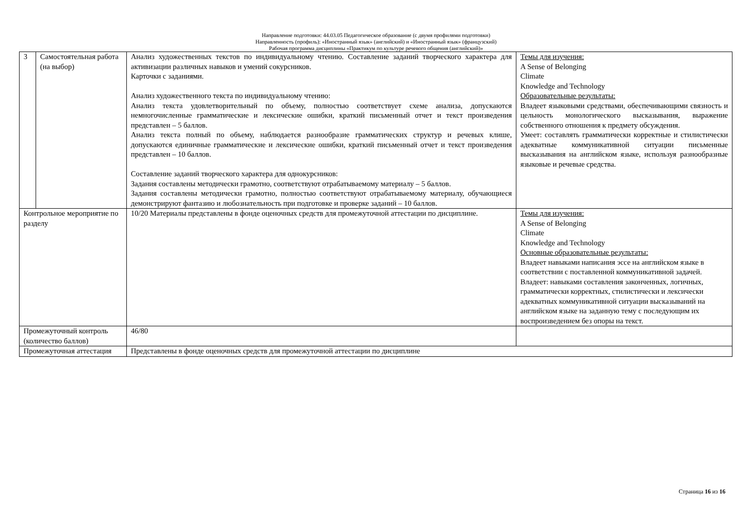Направление подготовки: 44.03.05 Педагогическое образование (с двумя профилями подготовки)
Направленность (профиль): «Иностранный язык» (английский) и «Иностранный язык» (французский)
Рабочая программа дисциплины «Практикум по культуре речевого общения (английский)»
| 3 | Самостоятельная работа (на выбор) | Анализ художественных текстов по индивидуальному чтению. Составление заданий творческого характера для активизации различных навыков и умений сокурсников. Карточки с заданиями. Анализ художественного текста по индивидуальному чтению: Анализ текста удовлетворительный по объему, полностью соответствует схеме анализа, допускаются немногочисленные грамматические и лексические ошибки, краткий письменный отчет и текст произведения представлен – 5 баллов. Анализ текста полный по объему, наблюдается разнообразие грамматических структур и речевых клише, допускаются единичные грамматические и лексические ошибки, краткий письменный отчет и текст произведения представлен – 10 баллов. Составление заданий творческого характера для однокурсников: Задания составлены методически грамотно, соответствуют отрабатываемому материалу – 5 баллов. Задания составлены методически грамотно, полностью соответствуют отрабатываемому материалу, обучающиеся демонстрируют фантазию и любознательность при подготовке и проверке заданий – 10 баллов. | Темы для изучения: A Sense of Belonging Climate Knowledge and Technology Образовательные результаты: Владеет языковыми средствами, обеспечивающими связность и цельность монологического высказывания, выражение собственного отношения к предмету обсуждения. Умеет: составлять грамматически корректные и стилистически адекватные коммуникативной ситуации письменные высказывания на английском языке, используя разнообразные языковые и речевые средства. |
| Контрольное мероприятие по разделу | | 10/20 Материалы представлены в фонде оценочных средств для промежуточной аттестации по дисциплине. | Темы для изучения: A Sense of Belonging Climate Knowledge and Technology Основные образовательные результаты: Владеет навыками написания эссе на английском языке в соответствии с поставленной коммуникативной задачей. Владеет: навыками составления законченных, логичных, грамматически корректных, стилистически и лексически адекватных коммуникативной ситуации высказываний на английском языке на заданную тему с последующим их воспроизведением без опоры на текст. |
| Промежуточный контроль (количество баллов) | | 46/80 | |
| Промежуточная аттестация | | Представлены в фонде оценочных средств для промежуточной аттестации по дисциплине | |
Страница 16 из 16